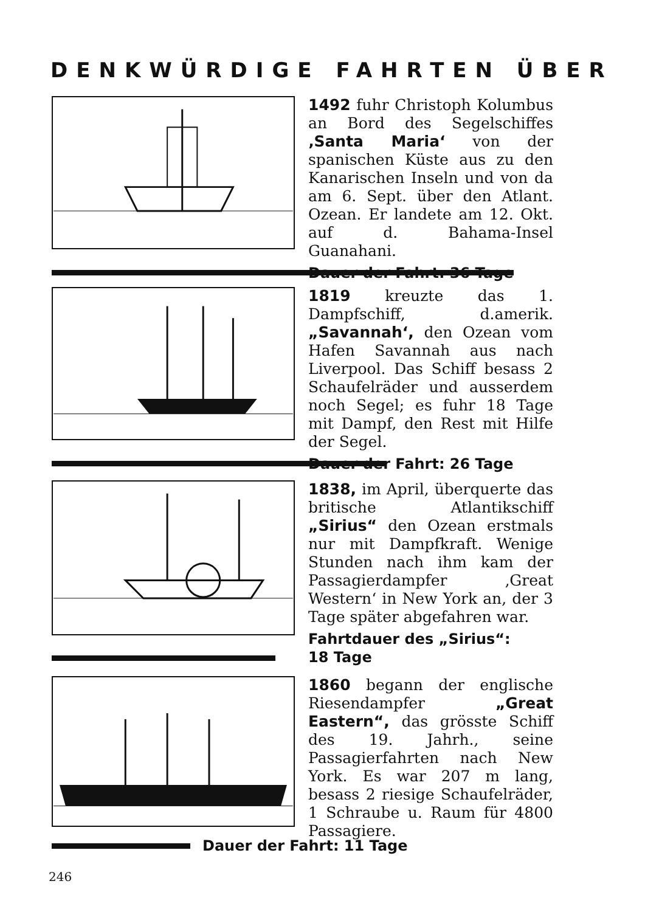DENKWÜRDIGE FAHRTEN ÜBER
1492 fuhr Christoph Kolumbus an Bord des Segelschiffes ‚Santa Maria‘ von der spanischen Küste aus zu den Kanarischen Inseln und von da am 6. Sept. über den Atlant. Ozean. Er landete am 12. Okt. auf d. Bahama-Insel Guanahani.
Dauer der Fahrt: 36 Tage
1819 kreuzte das 1. Dampfschiff, d.amerik. „Savannah‘, den Ozean vom Hafen Savannah aus nach Liverpool. Das Schiff besass 2 Schaufelräder und ausserdem noch Segel; es fuhr 18 Tage mit Dampf, den Rest mit Hilfe der Segel.
Dauer der Fahrt: 26 Tage
1838, im April, überquerte das britische Atlantikschiff „Sirius“ den Ozean erstmals nur mit Dampfkraft. Wenige Stunden nach ihm kam der Passagierdampfer ‚Great Western‘ in New York an, der 3 Tage später abgefahren war.
Fahrtdauer des „Sirius“:
18 Tage
1860 begann der englische Riesendampfer „Great Eastern“, das grösste Schiff des 19. Jahrh., seine Passagierfahrten nach New York. Es war 207 m lang, besass 2 riesige Schaufelräder, 1 Schraube u. Raum für 4800 Passagiere.
Dauer der Fahrt: 11 Tage
246